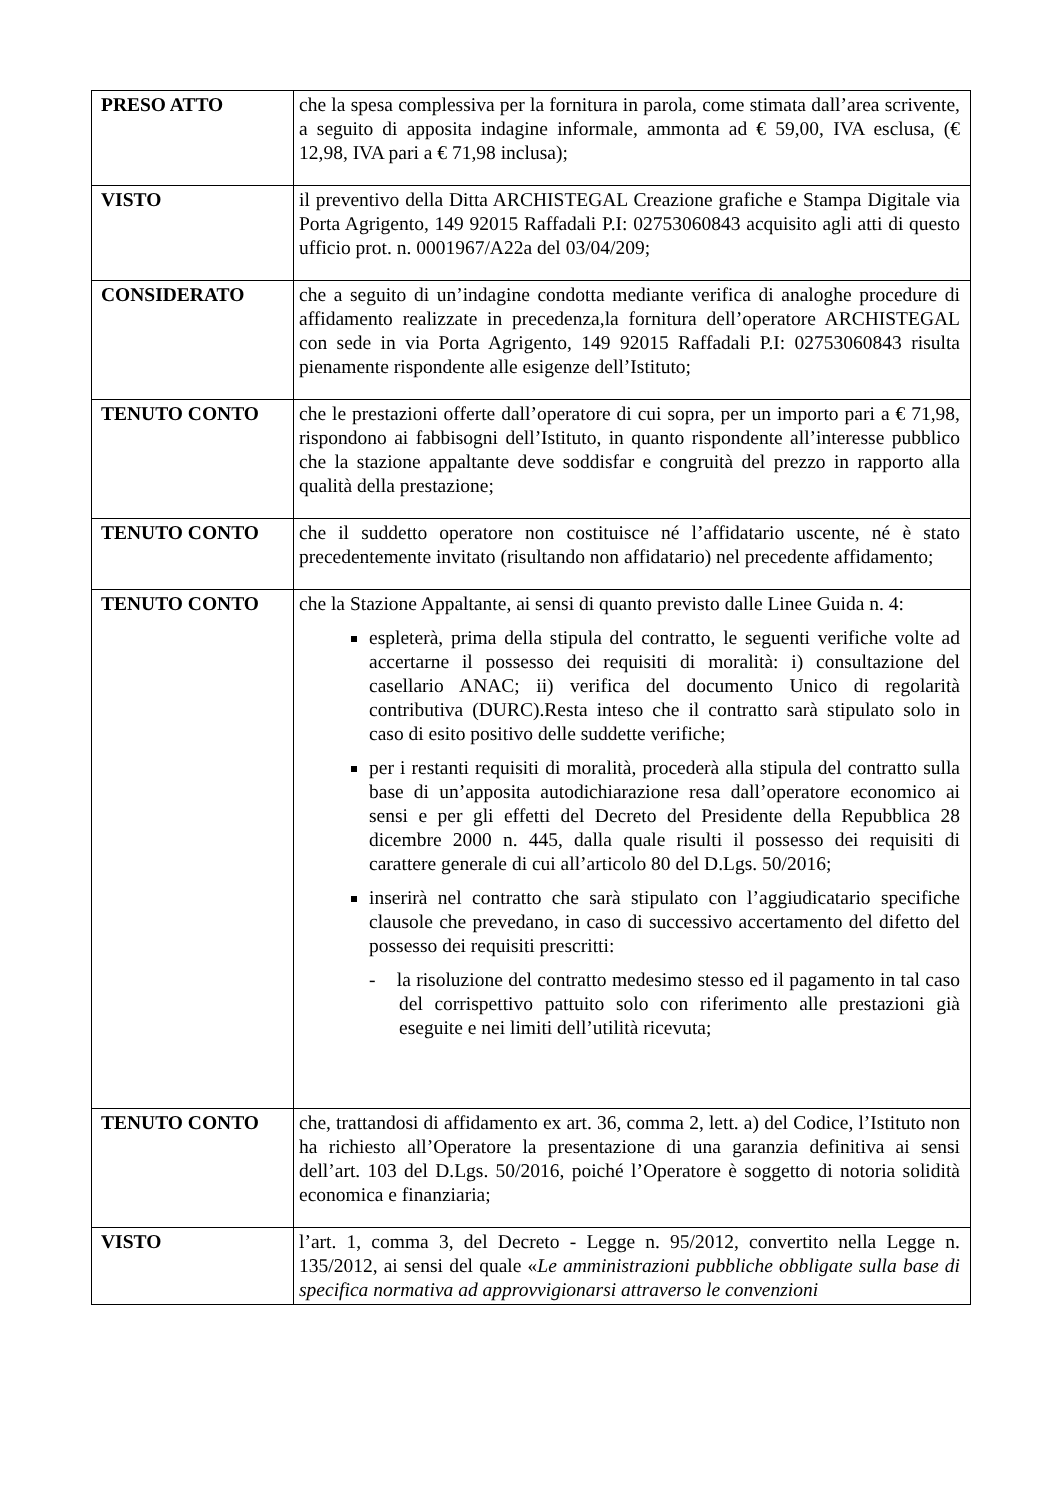| PRESO ATTO | che la spesa complessiva per la fornitura in parola, come stimata dall’area scrivente, a seguito di apposita indagine informale, ammonta ad € 59,00, IVA esclusa, (€ 12,98, IVA pari a € 71,98 inclusa); |
| VISTO | il preventivo della Ditta ARCHISTEGAL Creazione grafiche e Stampa Digitale via Porta Agrigento, 149 92015 Raffadali P.I: 02753060843 acquisito agli atti di questo ufficio prot. n. 0001967/A22a del 03/04/209; |
| CONSIDERATO | che a seguito di un’indagine condotta mediante verifica di analoghe procedure di affidamento realizzate in precedenza,la fornitura dell’operatore ARCHISTEGAL con sede in via Porta Agrigento, 149 92015 Raffadali P.I: 02753060843 risulta pienamente rispondente alle esigenze dell’Istituto; |
| TENUTO CONTO | che le prestazioni offerte dall’operatore di cui sopra, per un importo pari a € 71,98, rispondono ai fabbisogni dell’Istituto, in quanto rispondente all’interesse pubblico che la stazione appaltante deve soddisfar e congruità del prezzo in rapporto alla qualità della prestazione; |
| TENUTO CONTO | che il suddetto operatore non costituisce né l’affidatario uscente, né è stato precedentemente invitato (risultando non affidatario) nel precedente affidamento; |
| TENUTO CONTO | che la Stazione Appaltante, ai sensi di quanto previsto dalle Linee Guida n. 4: espleterà, prima della stipula del contratto, le seguenti verifiche volte ad accertarne il possesso dei requisiti di moralità: i) consultazione del casellario ANAC; ii) verifica del documento Unico di regolarità contributiva (DURC).Resta inteso che il contratto sarà stipulato solo in caso di esito positivo delle suddette verifiche; per i restanti requisiti di moralità, procederà alla stipula del contratto sulla base di un’apposita autodichiarazione resa dall’operatore economico ai sensi e per gli effetti del Decreto del Presidente della Repubblica 28 dicembre 2000 n. 445, dalla quale risulti il possesso dei requisiti di carattere generale di cui all’articolo 80 del D.Lgs. 50/2016; inserirà nel contratto che sarà stipulato con l’aggiudicatario specifiche clausole che prevedano, in caso di successivo accertamento del difetto del possesso dei requisiti prescritti: - la risoluzione del contratto medesimo stesso ed il pagamento in tal caso del corrispettivo pattuito solo con riferimento alle prestazioni già eseguite e nei limiti dell’utilità ricevuta; |
| TENUTO CONTO | che, trattandosi di affidamento ex art. 36, comma 2, lett. a) del Codice, l’Istituto non ha richiesto all’Operatore la presentazione di una garanzia definitiva ai sensi dell’art. 103 del D.Lgs. 50/2016, poiché l’Operatore è soggetto di notoria solidità economica e finanziaria; |
| VISTO | l’art. 1, comma 3, del Decreto - Legge n. 95/2012, convertito nella Legge n. 135/2012, ai sensi del quale « Le amministrazioni pubbliche obbligate sulla base di specifica normativa ad approvvigionarsi attraverso le convenzioni |